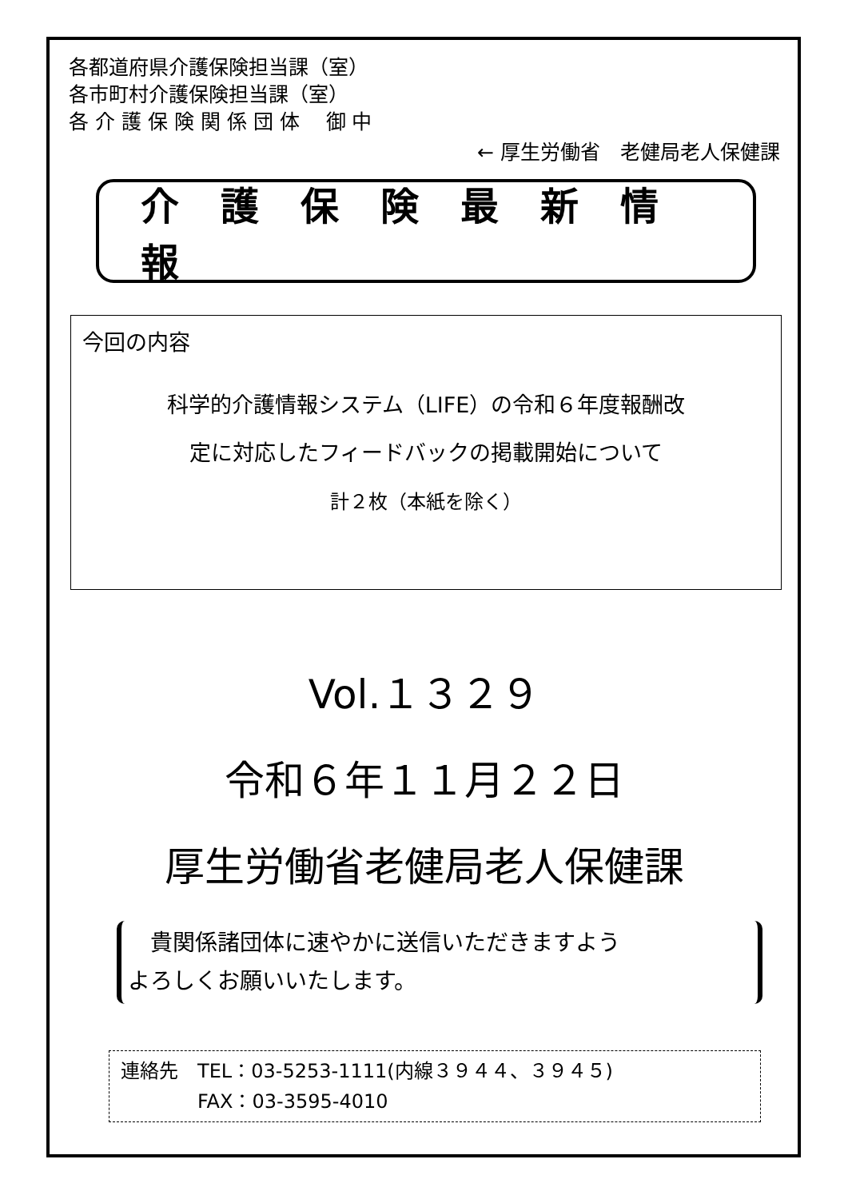各都道府県介護保険担当課（室）
各市町村介護保険担当課（室）
各 介 護 保 険 関 係 団 体　 御 中
← 厚生労働省　老健局老人保健課
介護保険最新情報
今回の内容
科学的介護情報システム（LIFE）の令和６年度報酬改
定に対応したフィードバックの掲載開始について
計２枚（本紙を除く）
Vol.１３２９
令和６年１１月２２日
厚生労働省老健局老人保健課
　貴関係諸団体に速やかに送信いただきますよう
よろしくお願いいたします。
連絡先　TEL：03-5253-1111(内線３９４４、３９４５)
　　　　FAX：03-3595-4010